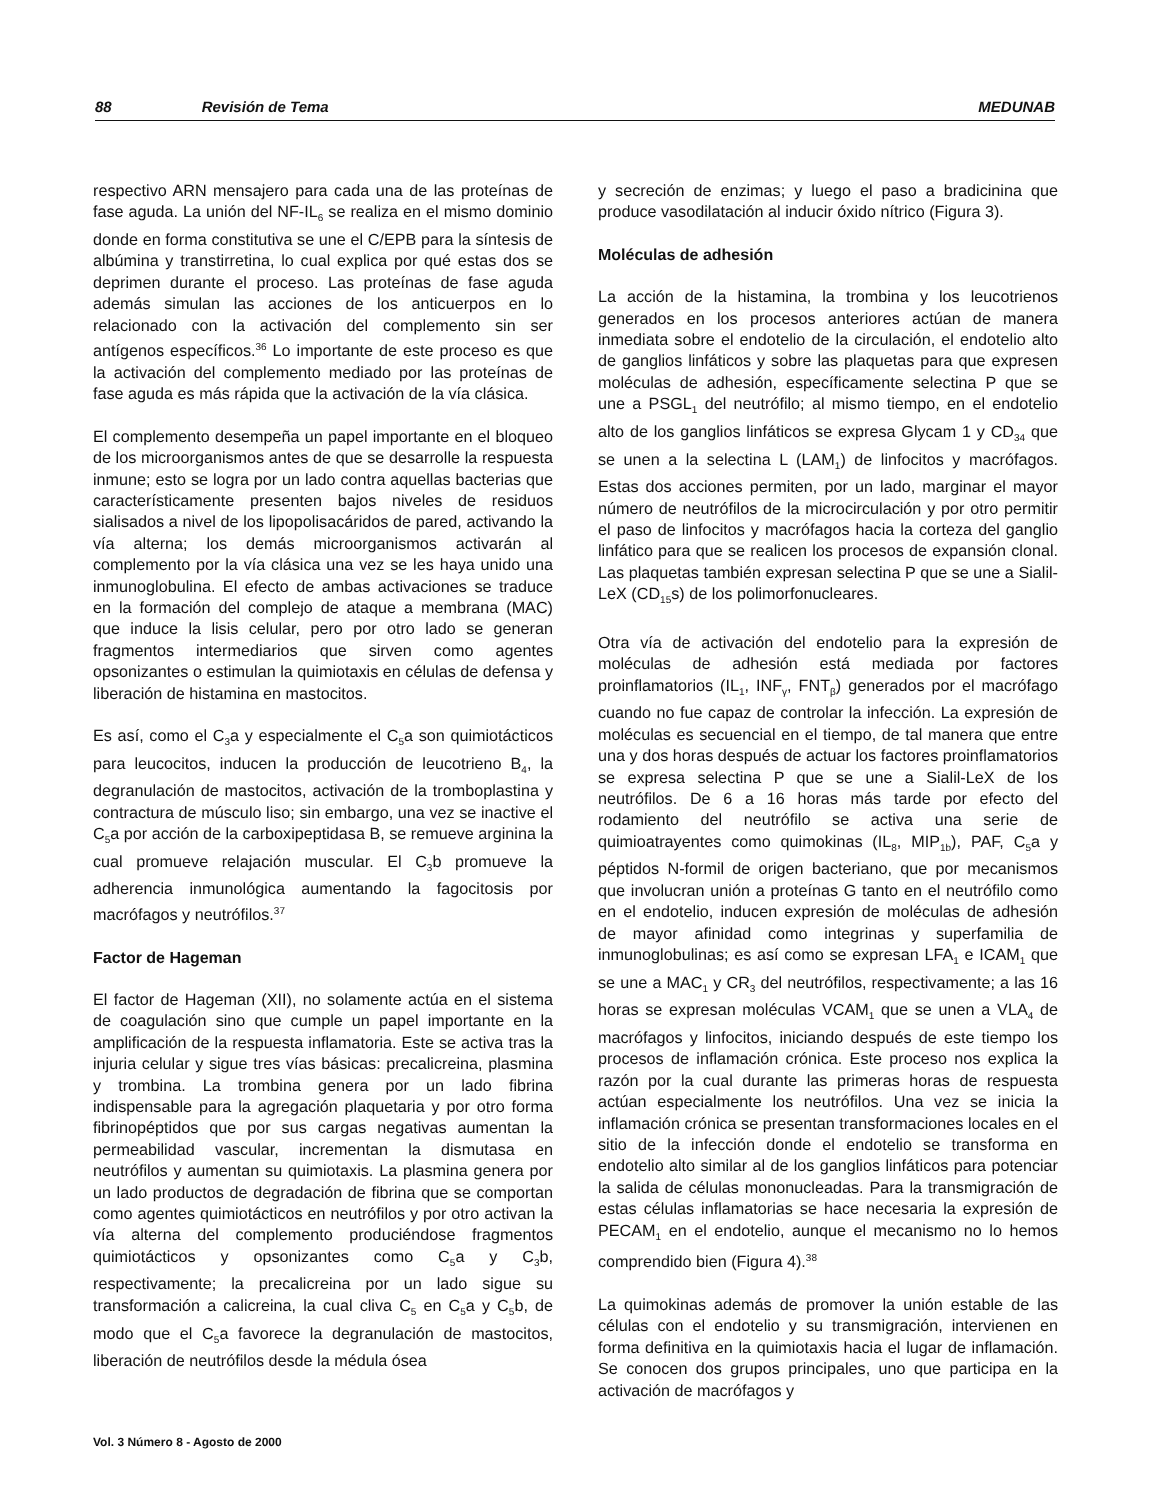88 Revisión de Tema MEDUNAB
respectivo ARN mensajero para cada una de las proteínas de fase aguda. La unión del NF-IL<sub>6</sub> se realiza en el mismo dominio donde en forma constitutiva se une el C/EPB para la síntesis de albúmina y transtirretina, lo cual explica por qué estas dos se deprimen durante el proceso. Las proteínas de fase aguda además simulan las acciones de los anticuerpos en lo relacionado con la activación del complemento sin ser antígenos específicos.<sup>36</sup> Lo importante de este proceso es que la activación del complemento mediado por las proteínas de fase aguda es más rápida que la activación de la vía clásica.
El complemento desempeña un papel importante en el bloqueo de los microorganismos antes de que se desarrolle la respuesta inmune; esto se logra por un lado contra aquellas bacterias que característicamente presenten bajos niveles de residuos sialisados a nivel de los lipopolisacáridos de pared, activando la vía alterna; los demás microorganismos activarán al complemento por la vía clásica una vez se les haya unido una inmunoglobulina. El efecto de ambas activaciones se traduce en la formación del complejo de ataque a membrana (MAC) que induce la lisis celular, pero por otro lado se generan fragmentos intermediarios que sirven como agentes opsonizantes o estimulan la quimiotaxis en células de defensa y liberación de histamina en mastocitos.
Es así, como el C<sub>3</sub>a y especialmente el C<sub>5</sub>a son quimiotácticos para leucocitos, inducen la producción de leucotrieno B<sub>4</sub>, la degranulación de mastocitos, activación de la tromboplastina y contractura de músculo liso; sin embargo, una vez se inactive el C<sub>5</sub>a por acción de la carboxipeptidasa B, se remueve arginina la cual promueve relajación muscular. El C<sub>3</sub>b promueve la adherencia inmunológica aumentando la fagocitosis por macrófagos y neutrófilos.<sup>37</sup>
Factor de Hageman
El factor de Hageman (XII), no solamente actúa en el sistema de coagulación sino que cumple un papel importante en la amplificación de la respuesta inflamatoria. Este se activa tras la injuria celular y sigue tres vías básicas: precalicreina, plasmina y trombina. La trombina genera por un lado fibrina indispensable para la agregación plaquetaria y por otro forma fibrinopéptidos que por sus cargas negativas aumentan la permeabilidad vascular, incrementan la dismutasa en neutrófilos y aumentan su quimiotaxis. La plasmina genera por un lado productos de degradación de fibrina que se comportan como agentes quimiotácticos en neutrófilos y por otro activan la vía alterna del complemento produciéndose fragmentos quimiotácticos y opsonizantes como C<sub>5</sub>a y C<sub>3</sub>b, respectivamente; la precalicreina por un lado sigue su transformación a calicreina, la cual cliva C<sub>5</sub> en C<sub>5</sub>a y C<sub>5</sub>b, de modo que el C<sub>5</sub>a favorece la degranulación de mastocitos, liberación de neutrófilos desde la médula ósea
y secreción de enzimas; y luego el paso a bradicinina que produce vasodilatación al inducir óxido nítrico (Figura 3).
Moléculas de adhesión
La acción de la histamina, la trombina y los leucotrienos generados en los procesos anteriores actúan de manera inmediata sobre el endotelio de la circulación, el endotelio alto de ganglios linfáticos y sobre las plaquetas para que expresen moléculas de adhesión, específicamente selectina P que se une a PSGL<sub>1</sub> del neutrófilo; al mismo tiempo, en el endotelio alto de los ganglios linfáticos se expresa Glycam 1 y CD<sub>34</sub> que se unen a la selectina L (LAM<sub>1</sub>) de linfocitos y macrófagos. Estas dos acciones permiten, por un lado, marginar el mayor número de neutrófilos de la microcirculación y por otro permitir el paso de linfocitos y macrófagos hacia la corteza del ganglio linfático para que se realicen los procesos de expansión clonal. Las plaquetas también expresan selectina P que se une a Sialil-LeX (CD<sub>15</sub>s) de los polimorfonucleares.
Otra vía de activación del endotelio para la expresión de moléculas de adhesión está mediada por factores proinflamatorios (IL<sub>1</sub>, INF<sub>γ</sub>, FNT<sub>β</sub>) generados por el macrófago cuando no fue capaz de controlar la infección. La expresión de moléculas es secuencial en el tiempo, de tal manera que entre una y dos horas después de actuar los factores proinflamatorios se expresa selectina P que se une a Sialil-LeX de los neutrófilos. De 6 a 16 horas más tarde por efecto del rodamiento del neutrófilo se activa una serie de quimioatrayentes como quimokinas (IL<sub>8</sub>, MIP<sub>1b</sub>), PAF, C<sub>5</sub>a y péptidos N-formil de origen bacteriano, que por mecanismos que involucran unión a proteínas G tanto en el neutrófilo como en el endotelio, inducen expresión de moléculas de adhesión de mayor afinidad como integrinas y superfamilia de inmunoglobulinas; es así como se expresan LFA<sub>1</sub> e ICAM<sub>1</sub> que se une a MAC<sub>1</sub> y CR<sub>3</sub> del neutrófilos, respectivamente; a las 16 horas se expresan moléculas VCAM<sub>1</sub> que se unen a VLA<sub>4</sub> de macrófagos y linfocitos, iniciando después de este tiempo los procesos de inflamación crónica. Este proceso nos explica la razón por la cual durante las primeras horas de respuesta actúan especialmente los neutrófilos. Una vez se inicia la inflamación crónica se presentan transformaciones locales en el sitio de la infección donde el endotelio se transforma en endotelio alto similar al de los ganglios linfáticos para potenciar la salida de células mononucleadas. Para la transmigración de estas células inflamatorias se hace necesaria la expresión de PECAM<sub>1</sub> en el endotelio, aunque el mecanismo no lo hemos comprendido bien (Figura 4).<sup>38</sup>
La quimokinas además de promover la unión estable de las células con el endotelio y su transmigración, intervienen en forma definitiva en la quimiotaxis hacia el lugar de inflamación. Se conocen dos grupos principales, uno que participa en la activación de macrófagos y
Vol. 3 Número 8 - Agosto de 2000